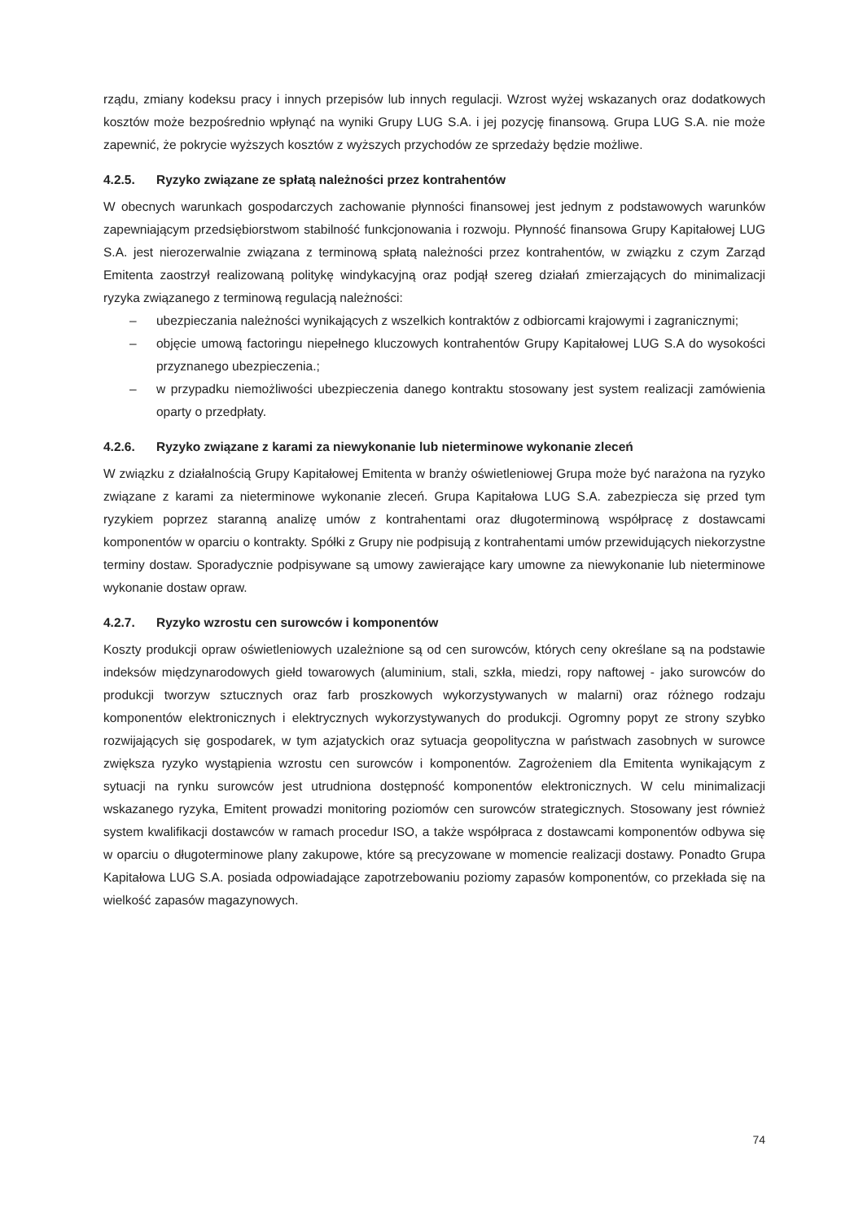rządu, zmiany kodeksu pracy i innych przepisów lub innych regulacji. Wzrost wyżej wskazanych oraz dodatkowych kosztów może bezpośrednio wpłynąć na wyniki Grupy LUG S.A. i jej pozycję finansową. Grupa LUG S.A. nie może zapewnić, że pokrycie wyższych kosztów z wyższych przychodów ze sprzedaży będzie możliwe.
4.2.5. Ryzyko związane ze spłatą należności przez kontrahentów
W obecnych warunkach gospodarczych zachowanie płynności finansowej jest jednym z podstawowych warunków zapewniającym przedsiębiorstwom stabilność funkcjonowania i rozwoju. Płynność finansowa Grupy Kapitałowej LUG S.A. jest nierozerwalnie związana z terminową spłatą należności przez kontrahentów, w związku z czym Zarząd Emitenta zaostrzył realizowaną politykę windykacyjną oraz podjął szereg działań zmierzających do minimalizacji ryzyka związanego z terminową regulacją należności:
– ubezpieczania należności wynikających z wszelkich kontraktów z odbiorcami krajowymi i zagranicznymi;
– objęcie umową factoringu niepełnego kluczowych kontrahentów Grupy Kapitałowej LUG S.A do wysokości przyznanego ubezpieczenia.;
– w przypadku niemożliwości ubezpieczenia danego kontraktu stosowany jest system realizacji zamówienia oparty o przedpłaty.
4.2.6. Ryzyko związane z karami za niewykonanie lub nieterminowe wykonanie zleceń
W związku z działalnością Grupy Kapitałowej Emitenta w branży oświetleniowej Grupa może być narażona na ryzyko związane z karami za nieterminowe wykonanie zleceń. Grupa Kapitałowa LUG S.A. zabezpiecza się przed tym ryzykiem poprzez staranną analizę umów z kontrahentami oraz długoterminową współpracę z dostawcami komponentów w oparciu o kontrakty. Spółki z Grupy nie podpisują z kontrahentami umów przewidujących niekorzystne terminy dostaw. Sporadycznie podpisywane są umowy zawierające kary umowne za niewykonanie lub nieterminowe wykonanie dostaw opraw.
4.2.7. Ryzyko wzrostu cen surowców i komponentów
Koszty produkcji opraw oświetleniowych uzależnione są od cen surowców, których ceny określane są na podstawie indeksów międzynarodowych giełd towarowych (aluminium, stali, szkła, miedzi, ropy naftowej - jako surowców do produkcji tworzyw sztucznych oraz farb proszkowych wykorzystywanych w malarni) oraz różnego rodzaju komponentów elektronicznych i elektrycznych wykorzystywanych do produkcji. Ogromny popyt ze strony szybko rozwijających się gospodarek, w tym azjatyckich oraz sytuacja geopolityczna w państwach zasobnych w surowce zwiększa ryzyko wystąpienia wzrostu cen surowców i komponentów. Zagrożeniem dla Emitenta wynikającym z sytuacji na rynku surowców jest utrudniona dostępność komponentów elektronicznych. W celu minimalizacji wskazanego ryzyka, Emitent prowadzi monitoring poziomów cen surowców strategicznych. Stosowany jest również system kwalifikacji dostawców w ramach procedur ISO, a także współpraca z dostawcami komponentów odbywa się w oparciu o długoterminowe plany zakupowe, które są precyzowane w momencie realizacji dostawy. Ponadto Grupa Kapitałowa LUG S.A. posiada odpowiadające zapotrzebowaniu poziomy zapasów komponentów, co przekłada się na wielkość zapasów magazynowych.
74